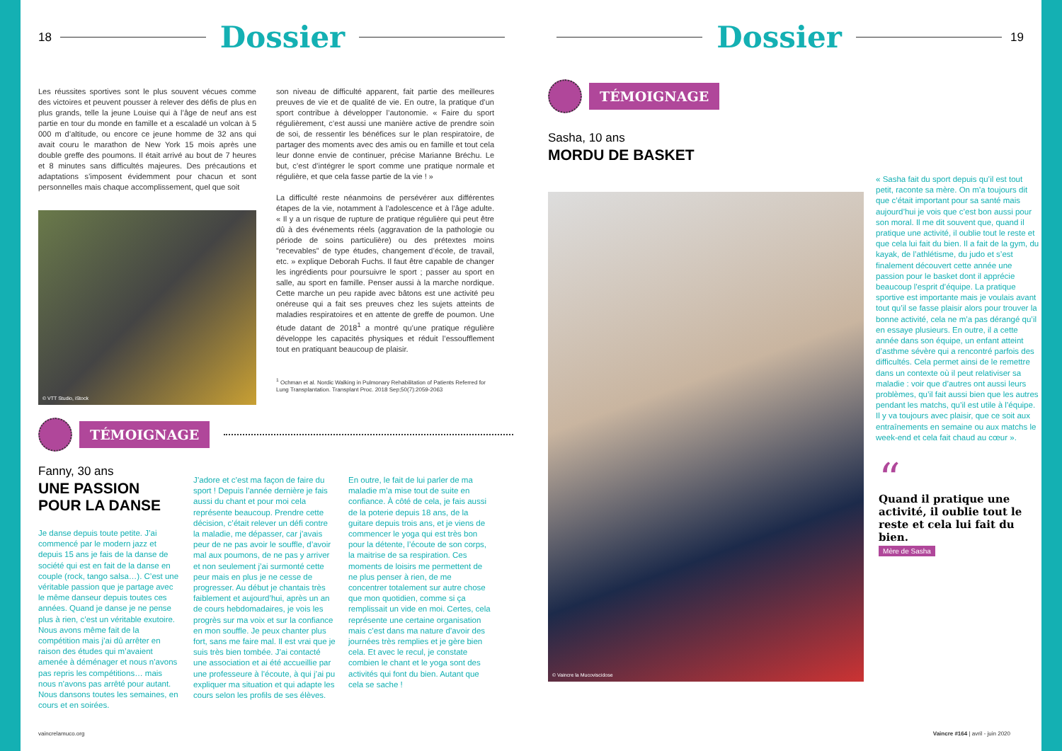18
Dossier
Les réussites sportives sont le plus souvent vécues comme des victoires et peuvent pousser à relever des défis de plus en plus grands, telle la jeune Louise qui à l’âge de neuf ans est partie en tour du monde en famille et a escaladé un volcan à 5 000 m d’altitude, ou encore ce jeune homme de 32 ans qui avait couru le marathon de New York 15 mois après une double greffe des poumons. Il était arrivé au bout de 7 heures et 8 minutes sans difficultés majeures. Des précautions et adaptations s’imposent évidemment pour chacun et sont personnelles mais chaque accomplissement, quel que soit
© VTT Studio, iStock
son niveau de difficulté apparent, fait partie des meilleures preuves de vie et de qualité de vie. En outre, la pratique d’un sport contribue à développer l’autonomie. « Faire du sport régulièrement, c’est aussi une manière active de prendre soin de soi, de ressentir les bénéfices sur le plan respiratoire, de partager des moments avec des amis ou en famille et tout cela leur donne envie de continuer, précise Marianne Bréchu. Le but, c’est d’intégrer le sport comme une pratique normale et régulière, et que cela fasse partie de la vie ! »
La difficulté reste néanmoins de persévérer aux différentes étapes de la vie, notamment à l’adolescence et à l’âge adulte. « Il y a un risque de rupture de pratique régulière qui peut être dû à des événements réels (aggravation de la pathologie ou période de soins particulière) ou des prétextes moins ”recevables” de type études, changement d’école, de travail, etc. » explique Deborah Fuchs. Il faut être capable de changer les ingrédients pour poursuivre le sport ; passer au sport en salle, au sport en famille. Penser aussi à la marche nordique. Cette marche un peu rapide avec bâtons est une activité peu onéreuse qui a fait ses preuves chez les sujets atteints de maladies respiratoires et en attente de greffe de poumon. Une étude datant de 2018<sup>1</sup> a montré qu’une pratique régulière développe les capacités physiques et réduit l’essoufflement tout en pratiquant beaucoup de plaisir.
<sup>1</sup> Ochman et al. Nordic Walking in Pulmonary Rehabilitation of Patients Referred for Lung Transplantation. Transplant Proc. 2018 Sep;50(7):2059-2063
TÉMOIGNAGE
Fanny, 30 ans
UNE PASSION POUR LA DANSE
Je danse depuis toute petite. J’ai commencé par le modern jazz et depuis 15 ans je fais de la danse de société qui est en fait de la danse en couple (rock, tango salsa…). C’est une véritable passion que je partage avec le même danseur depuis toutes ces années. Quand je danse je ne pense plus à rien, c’est un véritable exutoire. Nous avons même fait de la compétition mais j’ai dû arrêter en raison des études qui m’avaient amenée à déménager et nous n’avons pas repris les compétitions… mais nous n’avons pas arrêté pour autant. Nous dansons toutes les semaines, en cours et en soirées.
J’adore et c’est ma façon de faire du sport ! Depuis l’année dernière je fais aussi du chant et pour moi cela représente beaucoup. Prendre cette décision, c’était relever un défi contre la maladie, me dépasser, car j’avais peur de ne pas avoir le souffle, d’avoir mal aux poumons, de ne pas y arriver et non seulement j’ai surmonté cette peur mais en plus je ne cesse de progresser. Au début je chantais très faiblement et aujourd’hui, après un an de cours hebdomadaires, je vois les progrès sur ma voix et sur la confiance en mon souffle. Je peux chanter plus fort, sans me faire mal. Il est vrai que je suis très bien tombée. J’ai contacté une association et ai été accueillie par une professeure à l’écoute, à qui j’ai pu expliquer ma situation et qui adapte les cours selon les profils de ses élèves.
En outre, le fait de lui parler de ma maladie m’a mise tout de suite en confiance. À côté de cela, je fais aussi de la poterie depuis 18 ans, de la guitare depuis trois ans, et je viens de commencer le yoga qui est très bon pour la détente, l’écoute de son corps, la maitrise de sa respiration. Ces moments de loisirs me permettent de ne plus penser à rien, de me concentrer totalement sur autre chose que mon quotidien, comme si ça remplissait un vide en moi. Certes, cela représente une certaine organisation mais c’est dans ma nature d’avoir des journées très remplies et je gère bien cela. Et avec le recul, je constate combien le chant et le yoga sont des activités qui font du bien. Autant que cela se sache !
vaincrelamuco.org
Dossier
19
TÉMOIGNAGE
Sasha, 10 ans
MORDU DE BASKET
© Vaincre la Mucoviscidose
« Sasha fait du sport depuis qu’il est tout petit, raconte sa mère. On m’a toujours dit que c’était important pour sa santé mais aujourd’hui je vois que c’est bon aussi pour son moral. Il me dit souvent que, quand il pratique une activité, il oublie tout le reste et que cela lui fait du bien. Il a fait de la gym, du kayak, de l’athlétisme, du judo et s’est finalement découvert cette année une passion pour le basket dont il apprécie beaucoup l’esprit d’équipe. La pratique sportive est importante mais je voulais avant tout qu’il se fasse plaisir alors pour trouver la bonne activité, cela ne m’a pas dérangé qu’il en essaye plusieurs. En outre, il a cette année dans son équipe, un enfant atteint d’asthme sévère qui a rencontré parfois des difficultés. Cela permet ainsi de le remettre dans un contexte où il peut relativiser sa maladie : voir que d’autres ont aussi leurs problèmes, qu’il fait aussi bien que les autres pendant les matchs, qu’il est utile à l’équipe. Il y va toujours avec plaisir, que ce soit aux entraînements en semaine ou aux matchs le week-end et cela fait chaud au cœur ».
“
Quand il pratique une activité, il oublie tout le reste et cela lui fait du bien.
Mère de Sasha
Vaincre #164 | avril - juin 2020